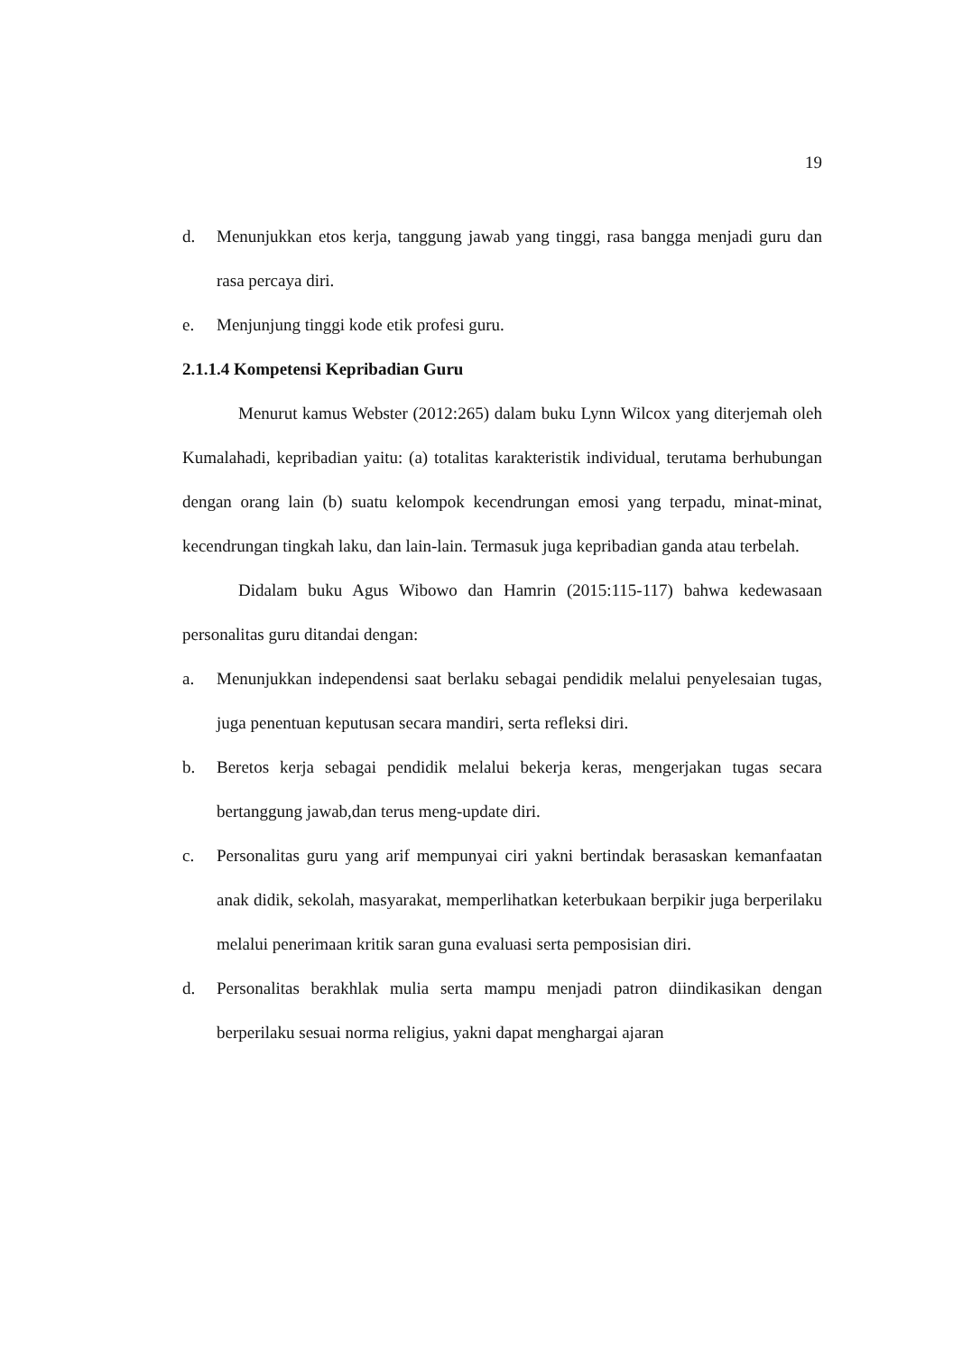19
d. Menunjukkan etos kerja, tanggung jawab yang tinggi, rasa bangga menjadi guru dan rasa percaya diri.
e. Menjunjung tinggi kode etik profesi guru.
2.1.1.4 Kompetensi Kepribadian Guru
Menurut kamus Webster (2012:265) dalam buku Lynn Wilcox yang diterjemah oleh Kumalahadi, kepribadian yaitu: (a) totalitas karakteristik individual, terutama berhubungan dengan orang lain (b) suatu kelompok kecendrungan emosi yang terpadu, minat-minat, kecendrungan tingkah laku, dan lain-lain. Termasuk juga kepribadian ganda atau terbelah.
Didalam buku Agus Wibowo dan Hamrin (2015:115-117) bahwa kedewasaan personalitas guru ditandai dengan:
a. Menunjukkan independensi saat berlaku sebagai pendidik melalui penyelesaian tugas, juga penentuan keputusan secara mandiri, serta refleksi diri.
b. Beretos kerja sebagai pendidik melalui bekerja keras, mengerjakan tugas secara bertanggung jawab,dan terus meng-update diri.
c. Personalitas guru yang arif mempunyai ciri yakni bertindak berasaskan kemanfaatan anak didik, sekolah, masyarakat, memperlihatkan keterbukaan berpikir juga berperilaku melalui penerimaan kritik saran guna evaluasi serta pemposisian diri.
d. Personalitas berakhlak mulia serta mampu menjadi patron diindikasikan dengan berperilaku sesuai norma religius, yakni dapat menghargai ajaran